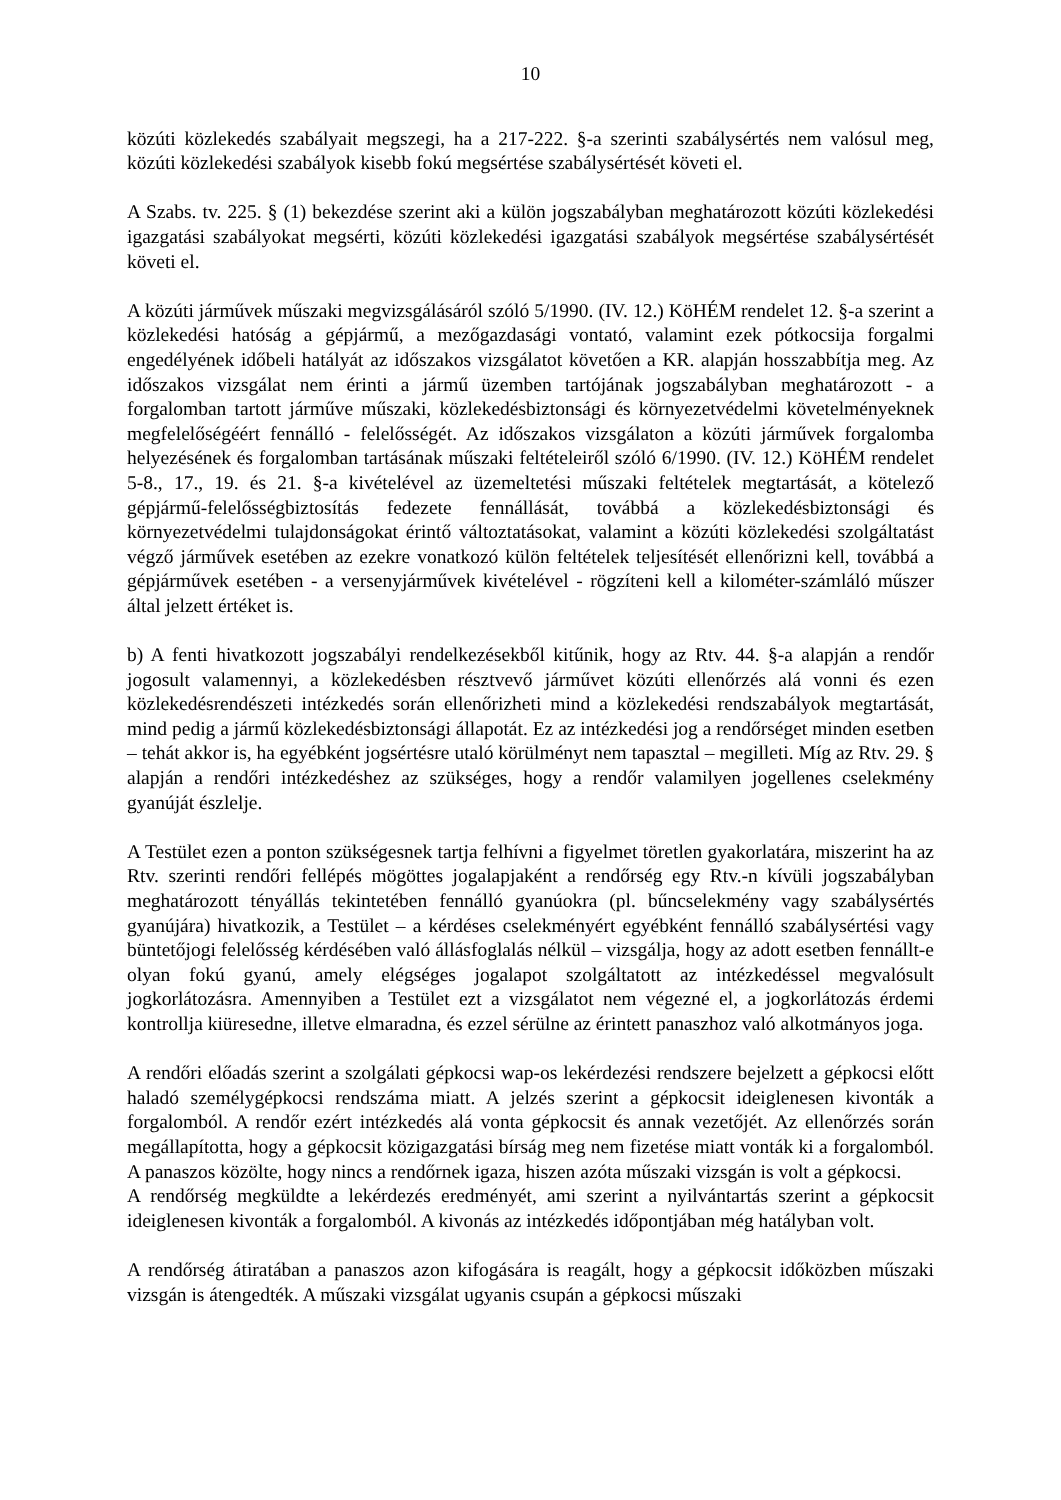10
közúti közlekedés szabályait megszegi, ha a 217-222. §-a szerinti szabálysértés nem valósul meg, közúti közlekedési szabályok kisebb fokú megsértése szabálysértését követi el.
A Szabs. tv. 225. § (1) bekezdése szerint aki a külön jogszabályban meghatározott közúti közlekedési igazgatási szabályokat megsérti, közúti közlekedési igazgatási szabályok megsértése szabálysértését követi el.
A közúti járművek műszaki megvizsgálásáról szóló 5/1990. (IV. 12.) KöHÉM rendelet 12. §-a szerint a közlekedési hatóság a gépjármű, a mezőgazdasági vontató, valamint ezek pótkocsija forgalmi engedélyének időbeli hatályát az időszakos vizsgálatot követően a KR. alapján hosszabbítja meg. Az időszakos vizsgálat nem érinti a jármű üzemben tartójának jogszabályban meghatározott - a forgalomban tartott járműve műszaki, közlekedésbiztonsági és környezetvédelmi követelményeknek megfelelőségéért fennálló - felelősségét. Az időszakos vizsgálaton a közúti járművek forgalomba helyezésének és forgalomban tartásának műszaki feltételeiről szóló 6/1990. (IV. 12.) KöHÉM rendelet 5-8., 17., 19. és 21. §-a kivételével az üzemeltetési műszaki feltételek megtartását, a kötelező gépjármű-felelősségbiztosítás fedezete fennállását, továbbá a közlekedésbiztonsági és környezetvédelmi tulajdonságokat érintő változtatásokat, valamint a közúti közlekedési szolgáltatást végző járművek esetében az ezekre vonatkozó külön feltételek teljesítését ellenőrizni kell, továbbá a gépjárművek esetében - a versenyjárművek kivételével - rögzíteni kell a kilométer-számláló műszer által jelzett értéket is.
b) A fenti hivatkozott jogszabályi rendelkezésekből kitűnik, hogy az Rtv. 44. §-a alapján a rendőr jogosult valamennyi, a közlekedésben résztvevő járművet közúti ellenőrzés alá vonni és ezen közlekedésrendészeti intézkedés során ellenőrizheti mind a közlekedési rendszabályok megtartását, mind pedig a jármű közlekedésbiztonsági állapotát. Ez az intézkedési jog a rendőrséget minden esetben – tehát akkor is, ha egyébként jogsértésre utaló körülményt nem tapasztal – megilleti. Míg az Rtv. 29. § alapján a rendőri intézkedéshez az szükséges, hogy a rendőr valamilyen jogellenes cselekmény gyanúját észlelje.
A Testület ezen a ponton szükségesnek tartja felhívni a figyelmet töretlen gyakorlatára, miszerint ha az Rtv. szerinti rendőri fellépés mögöttes jogalapjaként a rendőrség egy Rtv.-n kívüli jogszabályban meghatározott tényállás tekintetében fennálló gyanúokra (pl. bűncselekmény vagy szabálysértés gyanújára) hivatkozik, a Testület – a kérdéses cselekményért egyébként fennálló szabálysértési vagy büntetőjogi felelősség kérdésében való állásfoglalás nélkül – vizsgálja, hogy az adott esetben fennállt-e olyan fokú gyanú, amely elégséges jogalapot szolgáltatott az intézkedéssel megvalósult jogkorlátozásra. Amennyiben a Testület ezt a vizsgálatot nem végezné el, a jogkorlátozás érdemi kontrollja kiüresedne, illetve elmaradna, és ezzel sérülne az érintett panaszhoz való alkotmányos joga.
A rendőri előadás szerint a szolgálati gépkocsi wap-os lekérdezési rendszere bejelzett a gépkocsi előtt haladó személygépkocsi rendszáma miatt. A jelzés szerint a gépkocsit ideiglenesen kivonták a forgalomból. A rendőr ezért intézkedés alá vonta gépkocsit és annak vezetőjét. Az ellenőrzés során megállapította, hogy a gépkocsit közigazgatási bírság meg nem fizetése miatt vonták ki a forgalomból. A panaszos közölte, hogy nincs a rendőrnek igaza, hiszen azóta műszaki vizsgán is volt a gépkocsi.
A rendőrség megküldte a lekérdezés eredményét, ami szerint a nyilvántartás szerint a gépkocsit ideiglenesen kivonták a forgalomból. A kivonás az intézkedés időpontjában még hatályban volt.
A rendőrség átiratában a panaszos azon kifogására is reagált, hogy a gépkocsit időközben műszaki vizsgán is átengedték. A műszaki vizsgálat ugyanis csupán a gépkocsi műszaki